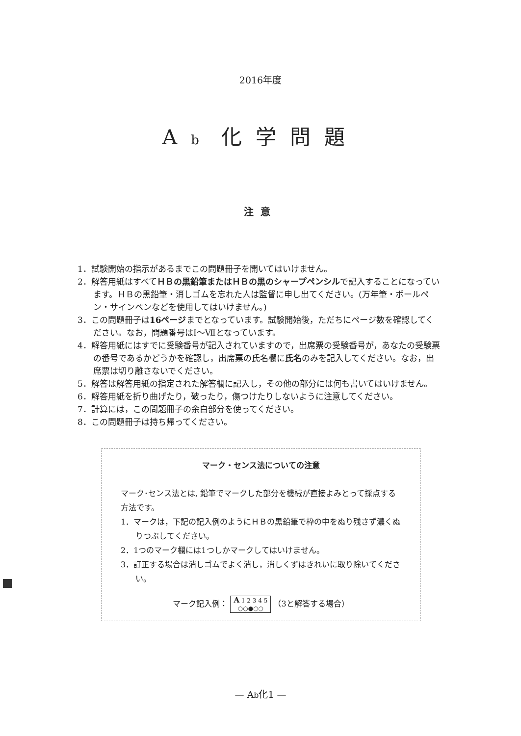2016年度
Ab 化学問題
注意
1．試験開始の指示があるまでこの問題冊子を開いてはいけません。
2．解答用紙はすべてＨＢの黒鉛筆またはＨＢの黒のシャープペンシルで記入することになっています。ＨＢの黒鉛筆・消しゴムを忘れた人は監督に申し出てください。(万年筆・ボールペン・サインペンなどを使用してはいけません。)
3．この問題冊子は16ページまでとなっています。試験開始後，ただちにページ数を確認してください。なお，問題番号はⅠ～Ⅶとなっています。
4．解答用紙にはすでに受験番号が記入されていますので，出席票の受験番号が，あなたの受験票の番号であるかどうかを確認し，出席票の氏名欄に氏名のみを記入してください。なお，出席票は切り離さないでください。
5．解答は解答用紙の指定された解答欄に記入し，その他の部分には何も書いてはいけません。
6．解答用紙を折り曲げたり，破ったり，傷つけたりしないように注意してください。
7．計算には，この問題冊子の余白部分を使ってください。
8．この問題冊子は持ち帰ってください。
マーク・センス法についての注意
マーク･センス法とは, 鉛筆でマークした部分を機械が直接よみとって採点する方法です。
1．マークは，下記の記入例のようにＨＢの黒鉛筆で枠の中をぬり残さず濃くぬりつぶしてください。
2．1つのマーク欄には1つしかマークしてはいけません。
3．訂正する場合は消しゴムでよく消し，消しくずはきれいに取り除いてください。
マーク記入例： A 1 2 3 4 5
○○●○○ （3と解答する場合）
— Ab化1 —